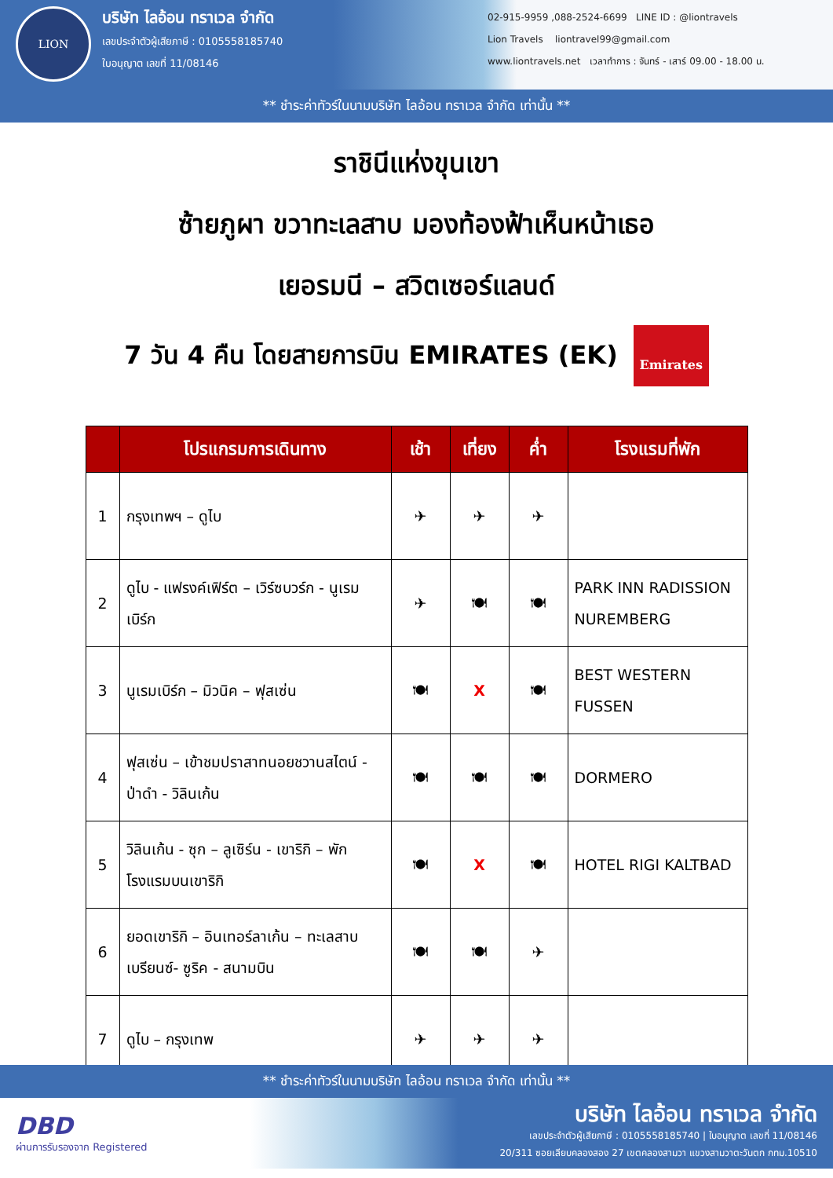LION
บริษัท ไลอ้อน ทราเวล จำกัด
เลขประจำตัวผู้เสียภาษี : 0105558185740
ใบอนุญาต เลขที่ 11/08146
02-915-9959 ,088-2524-6699 LINE ID : @liontravels
Lion Travels liontravel99@gmail.com
www.liontravels.net เวลาทำการ : จันทร์ - เสาร์ 09.00 - 18.00 น.
** ชำระค่าทัวร์ในนามบริษัท ไลอ้อน ทราเวล จำกัด เท่านั้น **
ราชินีแห่งขุนเขา
ซ้ายภูผา ขวาทะเลสาบ มองท้องฟ้าเห็นหน้าเธอ
เยอรมนี – สวิตเซอร์แลนด์
7 วัน 4 คืน โดยสายการบิน EMIRATES (EK)
Emirates
| | โปรแกรมการเดินทาง | เช้า | เที่ยง | ค่ำ | โรงแรมที่พัก |
| --- | --- | --- | --- | --- | --- |
| 1 | กรุงเทพฯ – ดูไบ | ✈ | ✈ | ✈ | |
| 2 | ดูไบ - แฟรงค์เฟิร์ต – เวิร์ซบวร์ก - นูเรมเบิร์ก | ✈ | 🍽 | 🍽 | PARK INN RADISSION NUREMBERG |
| 3 | นูเรมเบิร์ก – มิวนิค – ฟุสเซ่น | 🍽 | X | 🍽 | BEST WESTERN FUSSEN |
| 4 | ฟุสเซ่น – เข้าชมปราสาทนอยชวานสไตน์ - ป่าดำ - วิลินเก้น | 🍽 | 🍽 | 🍽 | DORMERO |
| 5 | วิลินเก้น - ซุก – ลูเซิร์น - เขาริกิ – พักโรงแรมบนเขาริกิ | 🍽 | X | 🍽 | HOTEL RIGI KALTBAD |
| 6 | ยอดเขาริกิ – อินเทอร์ลาเก้น – ทะเลสาบเบรียนซ์- ซูริค - สนามบิน | 🍽 | 🍽 | ✈ | |
| 7 | ดูไบ – กรุงเทพ | ✈ | ✈ | ✈ | |
** ชำระค่าทัวร์ในนามบริษัท ไลอ้อน ทราเวล จำกัด เท่านั้น **
DBD
ผ่านการรับรองจาก Registered
บริษัท ไลอ้อน ทราเวล จำกัด
เลขประจำตัวผู้เสียภาษี : 0105558185740 | ใบอนุญาต เลขที่ 11/08146
20/311 ซอยเลียบคลองสอง 27 เขตคลองสามวา แขวงสามวาตะวันตก กทม.10510